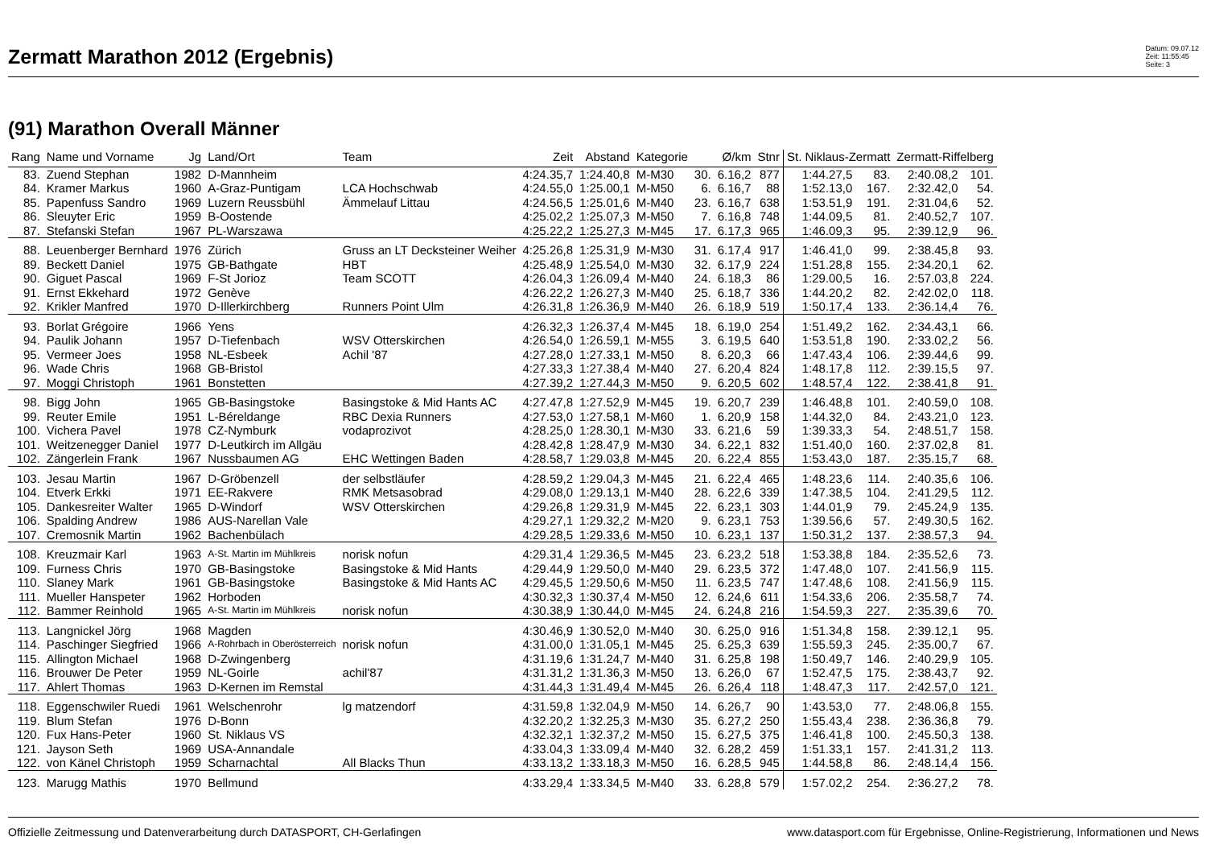Zermatt Marathon 2012 (Ergebnis)
Datum: 09.07.12
Zeit: 11:55:45
Seite: 3
(91) Marathon Overall Männer
| Rang | Name und Vorname | Jg | Land/Ort | Team | Zeit | Abstand | Kategorie | | Ø/km | Stnr | St. Niklaus-Zermatt | | Zermatt-Riffelberg | |
| --- | --- | --- | --- | --- | --- | --- | --- | --- | --- | --- | --- | --- | --- | --- |
| 83. | Zuend Stephan | 1982 | D-Mannheim | | 4:24.35,7 | 1:24.40,8 | M-M30 | 30. | 6.16,2 | 877 | 1:44.27,5 | 83. | 2:40.08,2 | 101. |
| 84. | Kramer Markus | 1960 | A-Graz-Puntigam | LCA Hochschwab | 4:24.55,0 | 1:25.00,1 | M-M50 | 6. | 6.16,7 | 88 | 1:52.13,0 | 167. | 2:32.42,0 | 54. |
| 85. | Papenfuss Sandro | 1969 | Luzern Reussbühl | Ämmelauf Littau | 4:24.56,5 | 1:25.01,6 | M-M40 | 23. | 6.16,7 | 638 | 1:53.51,9 | 191. | 2:31.04,6 | 52. |
| 86. | Sleuyter Eric | 1959 | B-Oostende | | 4:25.02,2 | 1:25.07,3 | M-M50 | 7. | 6.16,8 | 748 | 1:44.09,5 | 81. | 2:40.52,7 | 107. |
| 87. | Stefanski Stefan | 1967 | PL-Warszawa | | 4:25.22,2 | 1:25.27,3 | M-M45 | 17. | 6.17,3 | 965 | 1:46.09,3 | 95. | 2:39.12,9 | 96. |
| 88. | Leuenberger Bernhard | 1976 | Zürich | Gruss an LT Decksteiner Weiher | 4:25.26,8 | 1:25.31,9 | M-M30 | 31. | 6.17,4 | 917 | 1:46.41,0 | 99. | 2:38.45,8 | 93. |
| 89. | Beckett Daniel | 1975 | GB-Bathgate | HBT | 4:25.48,9 | 1:25.54,0 | M-M30 | 32. | 6.17,9 | 224 | 1:51.28,8 | 155. | 2:34.20,1 | 62. |
| 90. | Giguet Pascal | 1969 | F-St Jorioz | Team SCOTT | 4:26.04,3 | 1:26.09,4 | M-M40 | 24. | 6.18,3 | 86 | 1:29.00,5 | 16. | 2:57.03,8 | 224. |
| 91. | Ernst Ekkehard | 1972 | Genève | | 4:26.22,2 | 1:26.27,3 | M-M40 | 25. | 6.18,7 | 336 | 1:44.20,2 | 82. | 2:42.02,0 | 118. |
| 92. | Krikler Manfred | 1970 | D-Illerkirchberg | Runners Point Ulm | 4:26.31,8 | 1:26.36,9 | M-M40 | 26. | 6.18,9 | 519 | 1:50.17,4 | 133. | 2:36.14,4 | 76. |
| 93. | Borlat Grégoire | 1966 | Yens | | 4:26.32,3 | 1:26.37,4 | M-M45 | 18. | 6.19,0 | 254 | 1:51.49,2 | 162. | 2:34.43,1 | 66. |
| 94. | Paulik Johann | 1957 | D-Tiefenbach | WSV Otterskirchen | 4:26.54,0 | 1:26.59,1 | M-M55 | 3. | 6.19,5 | 640 | 1:53.51,8 | 190. | 2:33.02,2 | 56. |
| 95. | Vermeer Joes | 1958 | NL-Esbeek | Achil '87 | 4:27.28,0 | 1:27.33,1 | M-M50 | 8. | 6.20,3 | 66 | 1:47.43,4 | 106. | 2:39.44,6 | 99. |
| 96. | Wade Chris | 1968 | GB-Bristol | | 4:27.33,3 | 1:27.38,4 | M-M40 | 27. | 6.20,4 | 824 | 1:48.17,8 | 112. | 2:39.15,5 | 97. |
| 97. | Moggi Christoph | 1961 | Bonstetten | | 4:27.39,2 | 1:27.44,3 | M-M50 | 9. | 6.20,5 | 602 | 1:48.57,4 | 122. | 2:38.41,8 | 91. |
| 98. | Bigg John | 1965 | GB-Basingstoke | Basingstoke & Mid Hants AC | 4:27.47,8 | 1:27.52,9 | M-M45 | 19. | 6.20,7 | 239 | 1:46.48,8 | 101. | 2:40.59,0 | 108. |
| 99. | Reuter Emile | 1951 | L-Béreldange | RBC Dexia Runners | 4:27.53,0 | 1:27.58,1 | M-M60 | 1. | 6.20,9 | 158 | 1:44.32,0 | 84. | 2:43.21,0 | 123. |
| 100. | Vichera Pavel | 1978 | CZ-Nymburk | vodaprozivot | 4:28.25,0 | 1:28.30,1 | M-M30 | 33. | 6.21,6 | 59 | 1:39.33,3 | 54. | 2:48.51,7 | 158. |
| 101. | Weitzenegger Daniel | 1977 | D-Leutkirch im Allgäu | | 4:28.42,8 | 1:28.47,9 | M-M30 | 34. | 6.22,1 | 832 | 1:51.40,0 | 160. | 2:37.02,8 | 81. |
| 102. | Zängerlein Frank | 1967 | Nussbaumen AG | EHC Wettingen Baden | 4:28.58,7 | 1:29.03,8 | M-M45 | 20. | 6.22,4 | 855 | 1:53.43,0 | 187. | 2:35.15,7 | 68. |
| 103. | Jesau Martin | 1967 | D-Gröbenzell | der selbstläufer | 4:28.59,2 | 1:29.04,3 | M-M45 | 21. | 6.22,4 | 465 | 1:48.23,6 | 114. | 2:40.35,6 | 106. |
| 104. | Etverk Erkki | 1971 | EE-Rakvere | RMK Metsasobrad | 4:29.08,0 | 1:29.13,1 | M-M40 | 28. | 6.22,6 | 339 | 1:47.38,5 | 104. | 2:41.29,5 | 112. |
| 105. | Dankesreiter Walter | 1965 | D-Windorf | WSV Otterskirchen | 4:29.26,8 | 1:29.31,9 | M-M45 | 22. | 6.23,1 | 303 | 1:44.01,9 | 79. | 2:45.24,9 | 135. |
| 106. | Spalding Andrew | 1986 | AUS-Narellan Vale | | 4:29.27,1 | 1:29.32,2 | M-M20 | 9. | 6.23,1 | 753 | 1:39.56,6 | 57. | 2:49.30,5 | 162. |
| 107. | Cremosnik Martin | 1962 | Bachenbülach | | 4:29.28,5 | 1:29.33,6 | M-M50 | 10. | 6.23,1 | 137 | 1:50.31,2 | 137. | 2:38.57,3 | 94. |
| 108. | Kreuzmair Karl | 1963 | A-St. Martin im Mühlkreis | norisk nofun | 4:29.31,4 | 1:29.36,5 | M-M45 | 23. | 6.23,2 | 518 | 1:53.38,8 | 184. | 2:35.52,6 | 73. |
| 109. | Furness Chris | 1970 | GB-Basingstoke | Basingstoke & Mid Hants | 4:29.44,9 | 1:29.50,0 | M-M40 | 29. | 6.23,5 | 372 | 1:47.48,0 | 107. | 2:41.56,9 | 115. |
| 110. | Slaney Mark | 1961 | GB-Basingstoke | Basingstoke & Mid Hants AC | 4:29.45,5 | 1:29.50,6 | M-M50 | 11. | 6.23,5 | 747 | 1:47.48,6 | 108. | 2:41.56,9 | 115. |
| 111. | Mueller Hanspeter | 1962 | Horboden | | 4:30.32,3 | 1:30.37,4 | M-M50 | 12. | 6.24,6 | 611 | 1:54.33,6 | 206. | 2:35.58,7 | 74. |
| 112. | Bammer Reinhold | 1965 | A-St. Martin im Mühlkreis | norisk nofun | 4:30.38,9 | 1:30.44,0 | M-M45 | 24. | 6.24,8 | 216 | 1:54.59,3 | 227. | 2:35.39,6 | 70. |
| 113. | Langnickel Jörg | 1968 | Magden | | 4:30.46,9 | 1:30.52,0 | M-M40 | 30. | 6.25,0 | 916 | 1:51.34,8 | 158. | 2:39.12,1 | 95. |
| 114. | Paschinger Siegfried | 1966 | A-Rohrbach in Oberösterreich | norisk nofun | 4:31.00,0 | 1:31.05,1 | M-M45 | 25. | 6.25,3 | 639 | 1:55.59,3 | 245. | 2:35.00,7 | 67. |
| 115. | Allington Michael | 1968 | D-Zwingenberg | | 4:31.19,6 | 1:31.24,7 | M-M40 | 31. | 6.25,8 | 198 | 1:50.49,7 | 146. | 2:40.29,9 | 105. |
| 116. | Brouwer De Peter | 1959 | NL-Goirle | achil'87 | 4:31.31,2 | 1:31.36,3 | M-M50 | 13. | 6.26,0 | 67 | 1:52.47,5 | 175. | 2:38.43,7 | 92. |
| 117. | Ahlert Thomas | 1963 | D-Kernen im Remstal | | 4:31.44,3 | 1:31.49,4 | M-M45 | 26. | 6.26,4 | 118 | 1:48.47,3 | 117. | 2:42.57,0 | 121. |
| 118. | Eggenschwiler Ruedi | 1961 | Welschenrohr | lg matzendorf | 4:31.59,8 | 1:32.04,9 | M-M50 | 14. | 6.26,7 | 90 | 1:43.53,0 | 77. | 2:48.06,8 | 155. |
| 119. | Blum Stefan | 1976 | D-Bonn | | 4:32.20,2 | 1:32.25,3 | M-M30 | 35. | 6.27,2 | 250 | 1:55.43,4 | 238. | 2:36.36,8 | 79. |
| 120. | Fux Hans-Peter | 1960 | St. Niklaus VS | | 4:32.32,1 | 1:32.37,2 | M-M50 | 15. | 6.27,5 | 375 | 1:46.41,8 | 100. | 2:45.50,3 | 138. |
| 121. | Jayson Seth | 1969 | USA-Annandale | | 4:33.04,3 | 1:33.09,4 | M-M40 | 32. | 6.28,2 | 459 | 1:51.33,1 | 157. | 2:41.31,2 | 113. |
| 122. | von Känel Christoph | 1959 | Scharnachtal | All Blacks Thun | 4:33.13,2 | 1:33.18,3 | M-M50 | 16. | 6.28,5 | 945 | 1:44.58,8 | 86. | 2:48.14,4 | 156. |
| 123. | Marugg Mathis | 1970 | Bellmund | | 4:33.29,4 | 1:33.34,5 | M-M40 | 33. | 6.28,8 | 579 | 1:57.02,2 | 254. | 2:36.27,2 | 78. |
Offizielle Zeitmessung und Datenverarbeitung durch DATASPORT, CH-Gerlafingen www.datasport.com für Ergebnisse, Online-Registrierung, Informationen und News